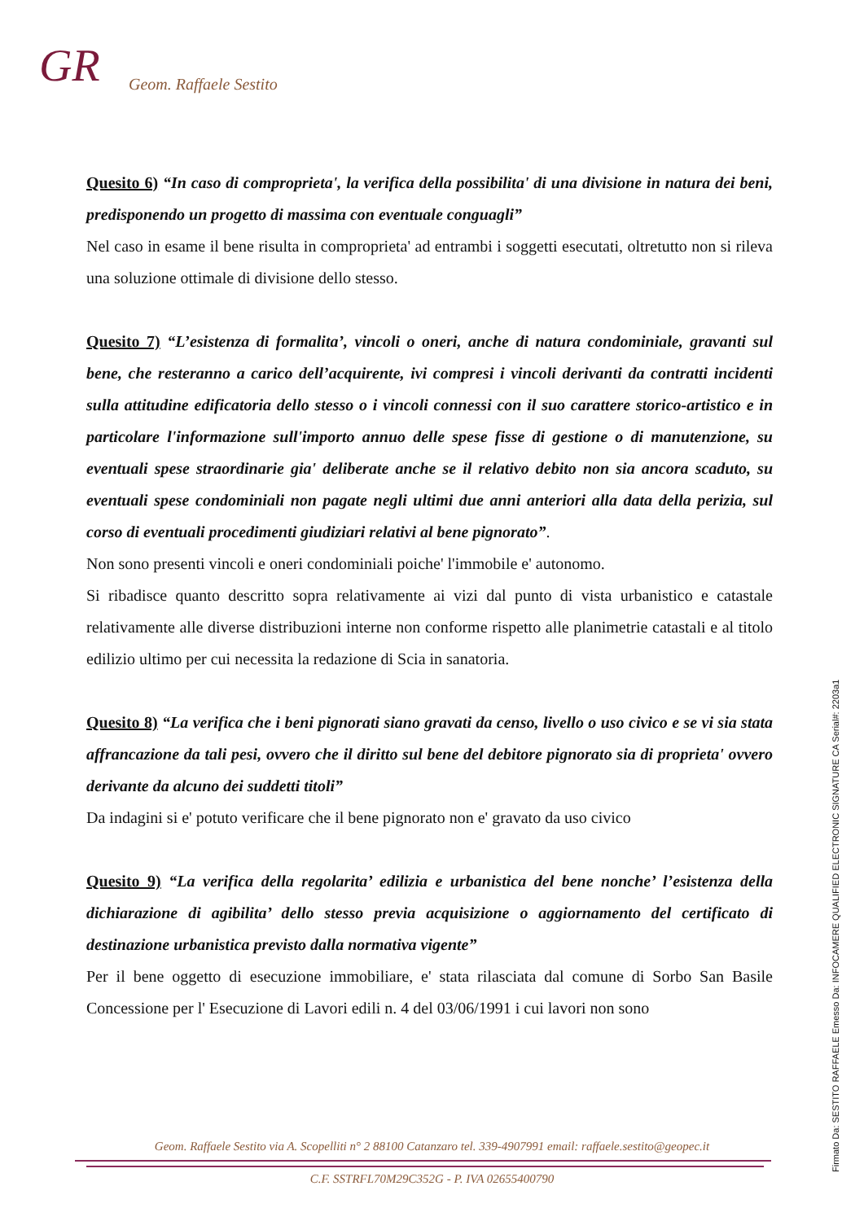GR Geom. Raffaele Sestito
Quesito 6) “In caso di comproprieta', la verifica della possibilita' di una divisione in natura dei beni, predisponendo un progetto di massima con eventuale conguagli”
Nel caso in esame il bene risulta in comproprieta' ad entrambi i soggetti esecutati, oltretutto non si rileva una soluzione ottimale di divisione dello stesso.
Quesito 7) “L’esistenza di formalita’, vincoli o oneri, anche di natura condominiale, gravanti sul bene, che resteranno a carico dell’acquirente, ivi compresi i vincoli derivanti da contratti incidenti sulla attitudine edificatoria dello stesso o i vincoli connessi con il suo carattere storico-artistico e in particolare l'informazione sull'importo annuo delle spese fisse di gestione o di manutenzione, su eventuali spese straordinarie gia' deliberate anche se il relativo debito non sia ancora scaduto, su eventuali spese condominiali non pagate negli ultimi due anni anteriori alla data della perizia, sul corso di eventuali procedimenti giudiziari relativi al bene pignorato”.
Non sono presenti vincoli e oneri condominiali poiche' l'immobile e' autonomo.
Si ribadisce quanto descritto sopra relativamente ai vizi dal punto di vista urbanistico e catastale relativamente alle diverse distribuzioni interne non conforme rispetto alle planimetrie catastali e al titolo edilizio ultimo per cui necessita la redazione di Scia in sanatoria.
Quesito 8) “La verifica che i beni pignorati siano gravati da censo, livello o uso civico e se vi sia stata affrancazione da tali pesi, ovvero che il diritto sul bene del debitore pignorato sia di proprieta' ovvero derivante da alcuno dei suddetti titoli”
Da indagini si e' potuto verificare che il bene pignorato non e' gravato da uso civico
Quesito 9) “La verifica della regolarita’ edilizia e urbanistica del bene nonche’ l’esistenza della dichiarazione di agibilita’ dello stesso previa acquisizione o aggiornamento del certificato di destinazione urbanistica previsto dalla normativa vigente”
Per il bene oggetto di esecuzione immobiliare, e' stata rilasciata dal comune di Sorbo San Basile Concessione per l' Esecuzione di Lavori edili n. 4 del 03/06/1991 i cui lavori non sono
Geom. Raffaele Sestito via A. Scopelliti n° 2 88100 Catanzaro tel. 339-4907991 email: raffaele.sestito@geopec.it
C.F. SSTRFL70M29C352G - P. IVA 02655400790
Firmato Da: SESTITO RAFFAELE Emesso Da: INFOCAMERE QUALIFIED ELECTRONIC SIGNATURE CA Serial#: 2203a1